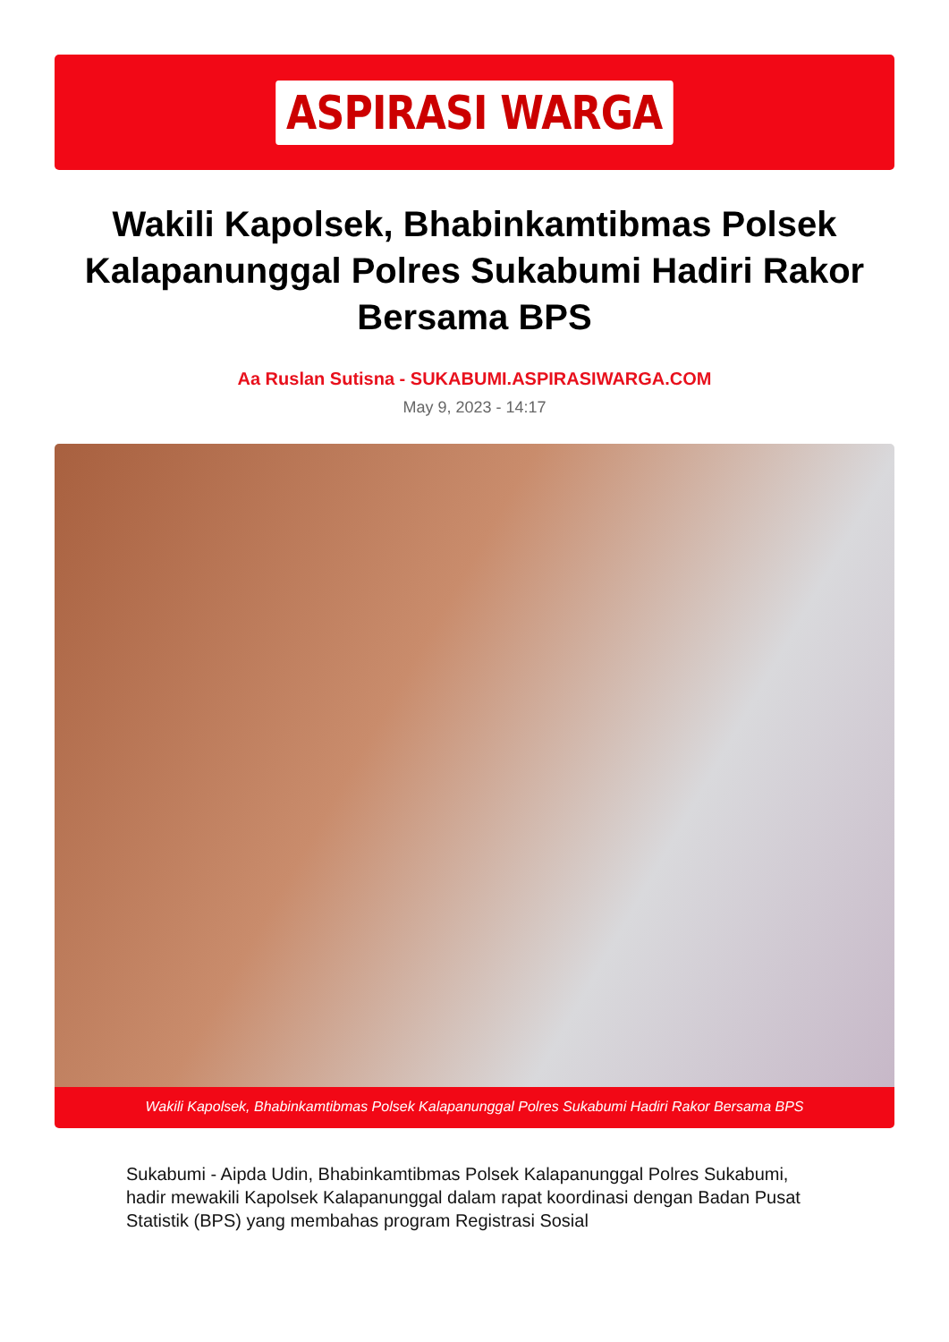ASPIRASI WARGA
Wakili Kapolsek, Bhabinkamtibmas Polsek Kalapanunggal Polres Sukabumi Hadiri Rakor Bersama BPS
Aa Ruslan Sutisna - SUKABUMI.ASPIRASIWARGA.COM
May 9, 2023 - 14:17
Wakili Kapolsek, Bhabinkamtibmas Polsek Kalapanunggal Polres Sukabumi Hadiri Rakor Bersama BPS
Sukabumi - Aipda Udin, Bhabinkamtibmas Polsek Kalapanunggal Polres Sukabumi, hadir mewakili Kapolsek Kalapanunggal dalam rapat koordinasi dengan Badan Pusat Statistik (BPS) yang membahas program Registrasi Sosial